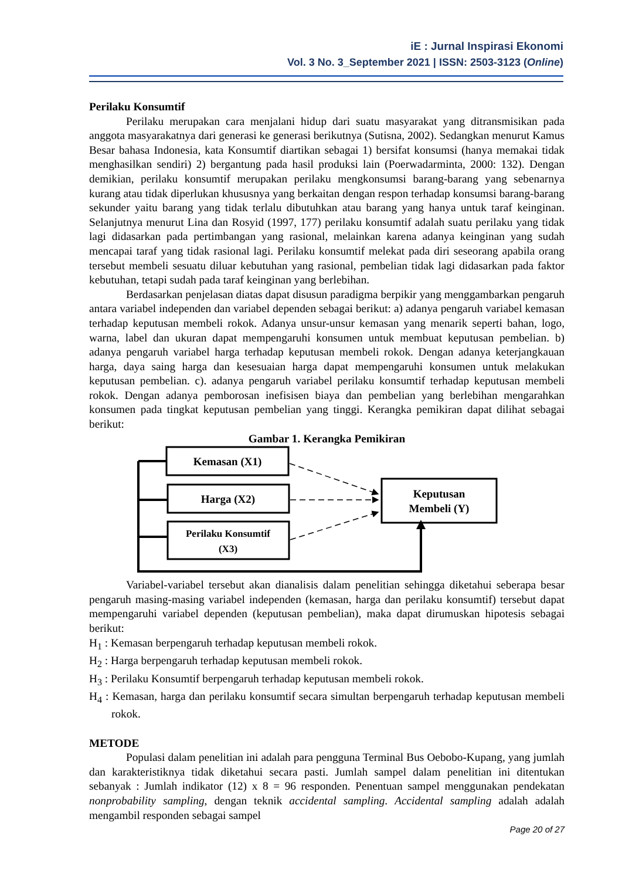iE : Jurnal Inspirasi Ekonomi
Vol. 3 No. 3_September 2021 | ISSN: 2503-3123 (Online)
Perilaku Konsumtif
Perilaku merupakan cara menjalani hidup dari suatu masyarakat yang ditransmisikan pada anggota masyarakatnya dari generasi ke generasi berikutnya (Sutisna, 2002). Sedangkan menurut Kamus Besar bahasa Indonesia, kata Konsumtif diartikan sebagai 1) bersifat konsumsi (hanya memakai tidak menghasilkan sendiri) 2) bergantung pada hasil produksi lain (Poerwadarminta, 2000: 132). Dengan demikian, perilaku konsumtif merupakan perilaku mengkonsumsi barang-barang yang sebenarnya kurang atau tidak diperlukan khususnya yang berkaitan dengan respon terhadap konsumsi barang-barang sekunder yaitu barang yang tidak terlalu dibutuhkan atau barang yang hanya untuk taraf keinginan. Selanjutnya menurut Lina dan Rosyid (1997, 177) perilaku konsumtif adalah suatu perilaku yang tidak lagi didasarkan pada pertimbangan yang rasional, melainkan karena adanya keinginan yang sudah mencapai taraf yang tidak rasional lagi. Perilaku konsumtif melekat pada diri seseorang apabila orang tersebut membeli sesuatu diluar kebutuhan yang rasional, pembelian tidak lagi didasarkan pada faktor kebutuhan, tetapi sudah pada taraf keinginan yang berlebihan.
Berdasarkan penjelasan diatas dapat disusun paradigma berpikir yang menggambarkan pengaruh antara variabel independen dan variabel dependen sebagai berikut: a) adanya pengaruh variabel kemasan terhadap keputusan membeli rokok. Adanya unsur-unsur kemasan yang menarik seperti bahan, logo, warna, label dan ukuran dapat mempengaruhi konsumen untuk membuat keputusan pembelian. b) adanya pengaruh variabel harga terhadap keputusan membeli rokok. Dengan adanya keterjangkauan harga, daya saing harga dan kesesuaian harga dapat mempengaruhi konsumen untuk melakukan keputusan pembelian. c). adanya pengaruh variabel perilaku konsumtif terhadap keputusan membeli rokok. Dengan adanya pemborosan inefisisen biaya dan pembelian yang berlebihan mengarahkan konsumen pada tingkat keputusan pembelian yang tinggi. Kerangka pemikiran dapat dilihat sebagai berikut:
Gambar 1. Kerangka Pemikiran
Kemasan (X1)
Harga (X2)
Perilaku Konsumtif
(X3)
Keputusan
Membeli (Y)
Variabel-variabel tersebut akan dianalisis dalam penelitian sehingga diketahui seberapa besar pengaruh masing-masing variabel independen (kemasan, harga dan perilaku konsumtif) tersebut dapat mempengaruhi variabel dependen (keputusan pembelian), maka dapat dirumuskan hipotesis sebagai berikut:
H<sub>1</sub> : Kemasan berpengaruh terhadap keputusan membeli rokok.
H<sub>2</sub> : Harga berpengaruh terhadap keputusan membeli rokok.
H<sub>3</sub> : Perilaku Konsumtif berpengaruh terhadap keputusan membeli rokok.
H<sub>4</sub> : Kemasan, harga dan perilaku konsumtif secara simultan berpengaruh terhadap keputusan membeli rokok.
METODE
Populasi dalam penelitian ini adalah para pengguna Terminal Bus Oebobo-Kupang, yang jumlah dan karakteristiknya tidak diketahui secara pasti. Jumlah sampel dalam penelitian ini ditentukan sebanyak : Jumlah indikator (12) x 8 = 96 responden. Penentuan sampel menggunakan pendekatan nonprobability sampling, dengan teknik accidental sampling. Accidental sampling adalah adalah mengambil responden sebagai sampel
Page 20 of 27